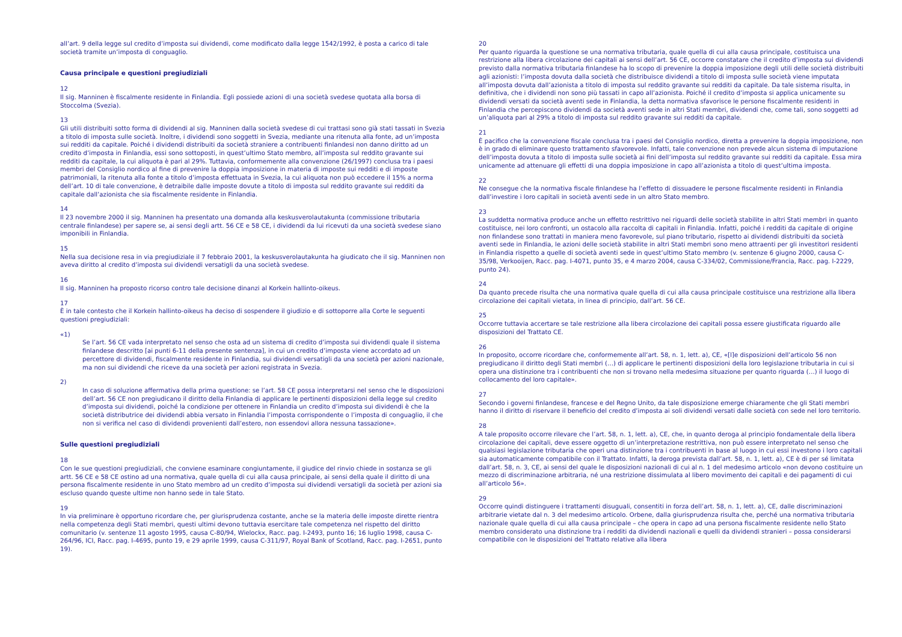all’art. 9 della legge sul credito d’imposta sui dividendi, come modificato dalla legge 1542/1992, è posta a carico di tale società tramite un’imposta di conguaglio.
Causa principale e questioni pregiudiziali
12
Il sig. Manninen è fiscalmente residente in Finlandia. Egli possiede azioni di una società svedese quotata alla borsa di Stoccolma (Svezia).
13
Gli utili distribuiti sotto forma di dividendi al sig. Manninen dalla società svedese di cui trattasi sono già stati tassati in Svezia a titolo di imposta sulle società. Inoltre, i dividendi sono soggetti in Svezia, mediante una ritenuta alla fonte, ad un’imposta sui redditi da capitale. Poiché i dividendi distribuiti da società straniere a contribuenti finlandesi non danno diritto ad un credito d’imposta in Finlandia, essi sono sottoposti, in quest’ultimo Stato membro, all’imposta sul reddito gravante sui redditi da capitale, la cui aliquota è pari al 29%. Tuttavia, conformemente alla convenzione (26/1997) conclusa tra i paesi membri del Consiglio nordico al fine di prevenire la doppia imposizione in materia di imposte sui redditi e di imposte patrimoniali, la ritenuta alla fonte a titolo d’imposta effettuata in Svezia, la cui aliquota non può eccedere il 15% a norma dell’art. 10 di tale convenzione, è detraibile dalle imposte dovute a titolo di imposta sul reddito gravante sui redditi da capitale dall’azionista che sia fiscalmente residente in Finlandia.
14
Il 23 novembre 2000 il sig. Manninen ha presentato una domanda alla keskusverolautakunta (commissione tributaria centrale finlandese) per sapere se, ai sensi degli artt. 56 CE e 58 CE, i dividendi da lui ricevuti da una società svedese siano imponibili in Finlandia.
15
Nella sua decisione resa in via pregiudiziale il 7 febbraio 2001, la keskusverolautakunta ha giudicato che il sig. Manninen non aveva diritto al credito d’imposta sui dividendi versatigli da una società svedese.
16
Il sig. Manninen ha proposto ricorso contro tale decisione dinanzi al Korkein hallinto-oikeus.
17
È in tale contesto che il Korkein hallinto-oikeus ha deciso di sospendere il giudizio e di sottoporre alla Corte le seguenti questioni pregiudiziali:
«1)
Se l’art. 56 CE vada interpretato nel senso che osta ad un sistema di credito d’imposta sui dividendi quale il sistema finlandese descritto [ai punti 6-11 della presente sentenza], in cui un credito d’imposta viene accordato ad un percettore di dividendi, fiscalmente residente in Finlandia, sui dividendi versatigli da una società per azioni nazionale, ma non sui dividendi che riceve da una società per azioni registrata in Svezia.
2)
In caso di soluzione affermativa della prima questione: se l’art. 58 CE possa interpretarsi nel senso che le disposizioni dell’art. 56 CE non pregiudicano il diritto della Finlandia di applicare le pertinenti disposizioni della legge sul credito d’imposta sui dividendi, poiché la condizione per ottenere in Finlandia un credito d’imposta sui dividendi è che la società distributrice dei dividendi abbia versato in Finlandia l’imposta corrispondente o l’imposta di conguaglio, il che non si verifica nel caso di dividendi provenienti dall’estero, non essendovi allora nessuna tassazione».
Sulle questioni pregiudiziali
18
Con le sue questioni pregiudiziali, che conviene esaminare congiuntamente, il giudice del rinvio chiede in sostanza se gli artt. 56 CE e 58 CE ostino ad una normativa, quale quella di cui alla causa principale, ai sensi della quale il diritto di una persona fiscalmente residente in uno Stato membro ad un credito d’imposta sui dividendi versatigli da società per azioni sia escluso quando queste ultime non hanno sede in tale Stato.
19
In via preliminare è opportuno ricordare che, per giurisprudenza costante, anche se la materia delle imposte dirette rientra nella competenza degli Stati membri, questi ultimi devono tuttavia esercitare tale competenza nel rispetto del diritto comunitario (v. sentenze 11 agosto 1995, causa C-80/94, Wielockx, Racc. pag. I-2493, punto 16; 16 luglio 1998, causa C-264/96, ICI, Racc. pag. I-4695, punto 19, e 29 aprile 1999, causa C-311/97, Royal Bank of Scotland, Racc. pag. I-2651, punto 19).
20
Per quanto riguarda la questione se una normativa tributaria, quale quella di cui alla causa principale, costituisca una restrizione alla libera circolazione dei capitali ai sensi dell’art. 56 CE, occorre constatare che il credito d’imposta sui dividendi previsto dalla normativa tributaria finlandese ha lo scopo di prevenire la doppia imposizione degli utili delle società distribuiti agli azionisti: l’imposta dovuta dalla società che distribuisce dividendi a titolo di imposta sulle società viene imputata all’imposta dovuta dall’azionista a titolo di imposta sul reddito gravante sui redditi da capitale. Da tale sistema risulta, in definitiva, che i dividendi non sono più tassati in capo all’azionista. Poiché il credito d’imposta si applica unicamente su dividendi versati da società aventi sede in Finlandia, la detta normativa sfavorisce le persone fiscalmente residenti in Finlandia che percepiscono dividendi da società aventi sede in altri Stati membri, dividendi che, come tali, sono soggetti ad un’aliquota pari al 29% a titolo di imposta sul reddito gravante sui redditi da capitale.
21
È pacifico che la convenzione fiscale conclusa tra i paesi del Consiglio nordico, diretta a prevenire la doppia imposizione, non è in grado di eliminare questo trattamento sfavorevole. Infatti, tale convenzione non prevede alcun sistema di imputazione dell’imposta dovuta a titolo di imposta sulle società ai fini dell’imposta sul reddito gravante sui redditi da capitale. Essa mira unicamente ad attenuare gli effetti di una doppia imposizione in capo all’azionista a titolo di quest’ultima imposta.
22
Ne consegue che la normativa fiscale finlandese ha l’effetto di dissuadere le persone fiscalmente residenti in Finlandia dall’investire i loro capitali in società aventi sede in un altro Stato membro.
23
La suddetta normativa produce anche un effetto restrittivo nei riguardi delle società stabilite in altri Stati membri in quanto costituisce, nei loro confronti, un ostacolo alla raccolta di capitali in Finlandia. Infatti, poiché i redditi da capitale di origine non finlandese sono trattati in maniera meno favorevole, sul piano tributario, rispetto ai dividendi distribuiti da società aventi sede in Finlandia, le azioni delle società stabilite in altri Stati membri sono meno attraenti per gli investitori residenti in Finlandia rispetto a quelle di società aventi sede in quest’ultimo Stato membro (v. sentenze 6 giugno 2000, causa C-35/98, Verkooijen, Racc. pag. I-4071, punto 35, e 4 marzo 2004, causa C-334/02, Commissione/Francia, Racc. pag. I-2229, punto 24).
24
Da quanto precede risulta che una normativa quale quella di cui alla causa principale costituisce una restrizione alla libera circolazione dei capitali vietata, in linea di principio, dall’art. 56 CE.
25
Occorre tuttavia accertare se tale restrizione alla libera circolazione dei capitali possa essere giustificata riguardo alle disposizioni del Trattato CE.
26
In proposito, occorre ricordare che, conformemente all’art. 58, n. 1, lett. a), CE, «[l]e disposizioni dell’articolo 56 non pregiudicano il diritto degli Stati membri (…) di applicare le pertinenti disposizioni della loro legislazione tributaria in cui si opera una distinzione tra i contribuenti che non si trovano nella medesima situazione per quanto riguarda (…) il luogo di collocamento del loro capitale».
27
Secondo i governi finlandese, francese e del Regno Unito, da tale disposizione emerge chiaramente che gli Stati membri hanno il diritto di riservare il beneficio del credito d’imposta ai soli dividendi versati dalle società con sede nel loro territorio.
28
A tale proposito occorre rilevare che l’art. 58, n. 1, lett. a), CE, che, in quanto deroga al principio fondamentale della libera circolazione dei capitali, deve essere oggetto di un’interpretazione restrittiva, non può essere interpretato nel senso che qualsiasi legislazione tributaria che operi una distinzione tra i contribuenti in base al luogo in cui essi investono i loro capitali sia automaticamente compatibile con il Trattato. Infatti, la deroga prevista dall’art. 58, n. 1, lett. a), CE è di per sé limitata dall’art. 58, n. 3, CE, ai sensi del quale le disposizioni nazionali di cui al n. 1 del medesimo articolo «non devono costituire un mezzo di discriminazione arbitraria, né una restrizione dissimulata al libero movimento dei capitali e dei pagamenti di cui all’articolo 56».
29
Occorre quindi distinguere i trattamenti disuguali, consentiti in forza dell’art. 58, n. 1, lett. a), CE, dalle discriminazioni arbitrarie vietate dal n. 3 del medesimo articolo. Orbene, dalla giurisprudenza risulta che, perché una normativa tributaria nazionale quale quella di cui alla causa principale – che opera in capo ad una persona fiscalmente residente nello Stato membro considerato una distinzione tra i redditi da dividendi nazionali e quelli da dividendi stranieri – possa considerarsi compatibile con le disposizioni del Trattato relative alla libera